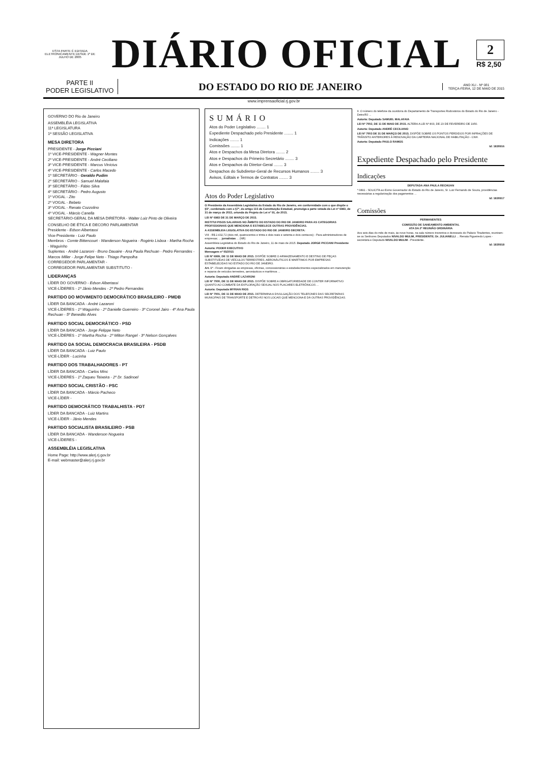ESTA PARTE É EDITADA ELETRONICAMENTE DESDE 1º DE JULHO DE 2005
DIÁRIO OFICIAL
2
R$ 2,50
PARTE II
PODER LEGISLATIVO
DO ESTADO DO RIO DE JANEIRO
ANO XLI - Nº 081
TERÇA-FEIRA, 12 DE MAIO DE 2015
www.imprensaoficial.rj.gov.br
GOVERNO DO Rio de Janeiro
ASSEMBLÉIA LEGISLATIVA
11ª LEGISLATURA
1ª SESSÃO LEGISLATIVA
MESA DIRETORA
PRESIDENTE - Jorge Picciani
1º VICE-PRESIDENTE - Wagner Montes
2º VICE-PRESIDENTE - André Ceciliano
3º VICE-PRESIDENTE - Marcus Vinícius
4º VICE-PRESIDENTE - Carlos Macedo
1º SECRETÁRIO - Geraldo Pudim
2º SECRETÁRIO - Samuel Malafaia
3º SECRETÁRIO - Fábio Silva
4º SECRETÁRIO - Pedro Augusto
1º VOGAL - Zito
2º VOGAL - Bebeto
3º VOGAL - Renato Cozzolino
4º VOGAL - Márcio Canella
SECRETÁRIO-GERAL DA MESA DIRETORA - Walter Luiz Pinto de Oliveira
CONSELHO DE ÉTICA E DECORO PARLAMENTAR
Presidente - Edson Albertassi
Vice-Presidente - Luiz Paulo
Membros - Comte Bittencourt - Wanderson Nogueira - Rogério Lisboa - Martha Rocha - Waguinho
Suplentes - André Lazaroni - Bruno Dauaire - Ana Paula Rechuan - Pedro Fernandes - Marcos Miller - Jorge Felipe Neto - Thiago Pampolha
CORREGEDOR PARLAMENTAR -
CORREGEDOR PARLAMENTAR SUBSTITUTO -
LIDERANÇAS
LÍDER DO GOVERNO - Edson Albertassi
VICE-LÍDERES - 1º Jânio Mendes - 2º Pedro Fernandes
PARTIDO DO MOVIMENTO DEMOCRÁTICO BRASILEIRO - PMDB
LÍDER DA BANCADA - André Lazaroni
VICE-LÍDERES - 1º Waguinho - 2º Danielle Guerreiro - 3º Coronel Jairo - 4º Ana Paula Rechuan - 5º Benedito Alves
PARTIDO SOCIAL DEMOCRÁTICO - PSD
LÍDER DA BANCADA - Jorge Felippe Neto
VICE-LÍDERES - 1º Martha Rocha - 2º Milton Rangel - 3º Nelson Gonçalves
PARTIDO DA SOCIAL DEMOCRACIA BRASILEIRA - PSDB
LÍDER DA BANCADA - Luiz Paulo
VICE-LÍDER - Lucinha
PARTIDO DOS TRABALHADORES - PT
LÍDER DA BANCADA - Carlos Minc
VICE-LÍDERES - 1º Zaqueu Teixeira - 2º Dr. Sadinoel
PARTIDO SOCIAL CRISTÃO - PSC
LÍDER DA BANCADA - Márcio Pacheco
VICE-LÍDER -
PARTIDO DEMOCRÁTICO TRABALHISTA - PDT
LÍDER DA BANCADA - Luiz Martins
VICE-LÍDER - Jânio Mendes
PARTIDO SOCIALISTA BRASILEIRO - PSB
LÍDER DA BANCADA - Wanderson Nogueira
VICE-LÍDERES -
ASSEMBLÉIA LEGISLATIVA
Home Page: http://www.alerj.rj.gov.br
E-mail: webmaster@alerj.rj.gov.br
SUMÁRIO
Atos do Poder Legislativo ........ 1
Expediente Despachado pelo Presidente ........ 1
Indicações ........ 1
Comissões ........ 1
Atos e Despachos da Mesa Diretora ........ 2
Atos e Despachos do Primeiro Secretário ........ 3
Atos e Despachos do Diretor-Geral ........ 3
Despachos do Subdiretor-Geral de Recursos Humanos ........ 3
Avisos, Editais e Termos de Contratos ........ 3
Atos do Poder Legislativo
O Presidente da Assembleia Legislativa do Estado do Rio de Janeiro, em conformidade com o que dispõe o §5º, combinado com o §7º, do artigo 115 da Constituição Estadual, promulga a parte vetada da Lei nº 6983, de 31 de março de 2015, oriunda do Projeto de Lei nº 91, de 2015.
LEI Nº 6983 DE 31 DE MARÇO DE 2015.
INSTITUI PISOS SALARIAIS NO ÂMBITO DO ESTADO DO RIO DE JANEIRO PARA AS CATEGORIAS PROFISSIONAIS QUE MENCIONA E ESTABELECE OUTRAS PROVIDÊNCIAS.
A ASSEMBLEIA LEGISLATIVA DO ESTADO DO RIO DE JANEIRO DECRETA:
VIII - R$ 2.432,72 (dois mil, quatrocentos e trinta e dois reais e setenta e dois centavos) - Para administradores de empresas; ... jornalistas ... (NR)
Assembleia Legislativa do Estado do Rio de Janeiro, 11 de maio de 2015. Deputado JORGE PICCIANI Presidente
Autoria: PODER EXECUTIVO
Mensagem nº 05/2015
LEI Nº 6999, DE 11 DE MAIO DE 2015. DISPÕE SOBRE O ARMAZENAMENTO E DESTINO DE PEÇAS SUBSTITUÍDAS DE VEÍCULOS TERRESTRES, AERONÁUTICOS E MARÍTIMOS POR EMPRESAS ESTABELECIDAS NO ESTADO DO RIO DE JANEIRO.
Art. 1º - Ficam obrigadas as empresas, oficinas, concessionárias e estabelecimentos especializados em manutenção e reparos de veículos terrestres, aeronáuticos e marítimos ...
Autoria: Deputado ANDRÉ LAZARONI
LEI Nº 7000, DE 11 DE MAIO DE 2015. DISPÕE SOBRE A OBRIGATORIEDADE DE CONTER INFORMATIVO QUANTO AO COMBATE DA EXPLORAÇÃO SEXUAL NOS PLACARES ELETRÔNICOS ...
Autoria: Deputada MYRIAN RIOS
LEI Nº 7001, DE 11 DE MAIO DE 2015. DETERMINA A DIVULGAÇÃO DOS TELEFONES DAS SECRETARIAS MUNICIPAIS DE TRANSPORTE E DETRO-RJ NOS LOCAIS QUE MENCIONA E DÁ OUTRAS PROVIDÊNCIAS.
II. O número do telefone da ouvidoria do Departamento de Transportes Rodoviários do Estado do Rio de Janeiro - Detro/RJ ...
Autoria: Deputado SAMUEL MALAFAIA
LEI Nº 7002, DE 11 DE MAIO DE 2015. ALTERA A LEI Nº 803, DE 23 DE FEVEREIRO DE 1950.
Autoria: Deputado ANDRÉ CECILIANO
LEI Nº 7003 DE 31 DE MARÇO DE 2015. DISPÕE SOBRE OS PONTOS PERDIDOS POR INFRAÇÕES DE TRÂNSITO ANTERIORES À RENOVAÇÃO DA CARTEIRA NACIONAL DE HABILITAÇÃO - CNH.
Autoria: Deputado PAULO RAMOS
Id: 1830916
Expediente Despachado pelo Presidente
Indicações
DEPUTADA ANA PAULA RECHUAN
* 0891 - SOLICITA ao Exmo Governador do Estado do Rio de Janeiro, Sr. Luiz Fernando de Souza, providências necessárias a regularização dos pagamentos ...
Id: 1830917
Comissões
PERMANENTES
COMISSÃO DE SANEAMENTO AMBIENTAL
ATA DA 2ª REUNIÃO ORDINÁRIA
Aos seis dias do mês de maio, às nove horas, na sala número trezentos e dezesseis do Palácio Tiradentes, reuniram-se os Senhores Deputados NIVALDO MULIM, PRESIDENTE; Dr. JULIANELLI ... Renata Figueiredo Lopes - secretária e Deputado NIVALDO MULIM - Presidente.
Id: 1830918